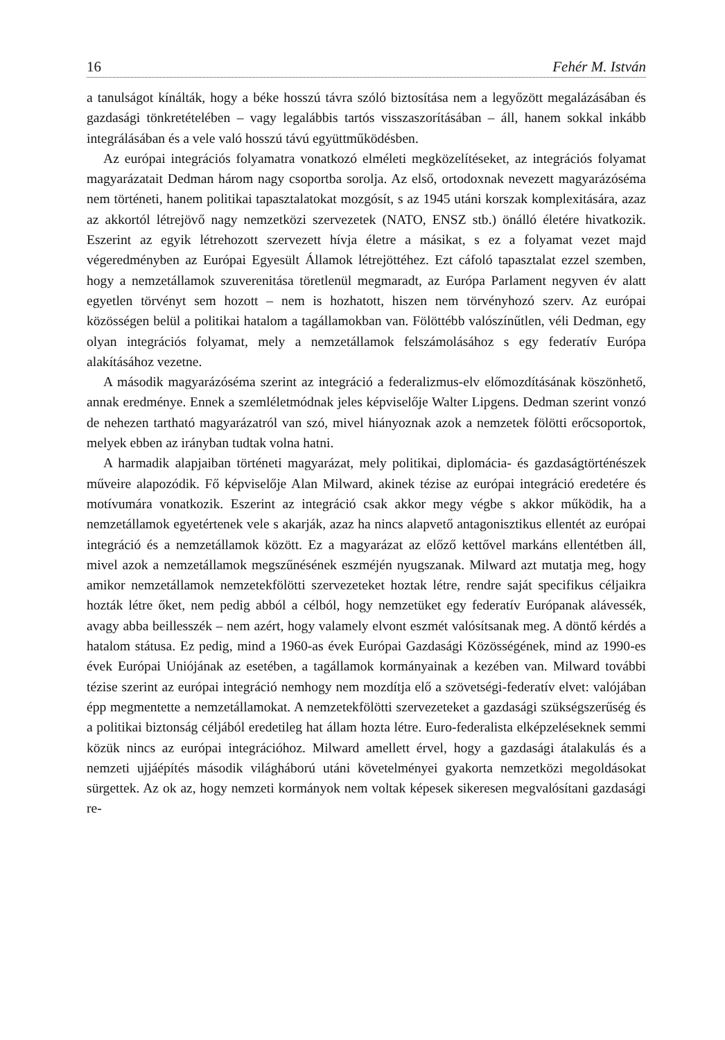16 Fehér M. István
a tanulságot kínálták, hogy a béke hosszú távra szóló biztosítása nem a legyőzött megalázásában és gazdasági tönkretételében – vagy legalábbis tartós visszaszorításában – áll, hanem sokkal inkább integrálásában és a vele való hosszú távú együttműködésben.
Az európai integrációs folyamatra vonatkozó elméleti megközelítéseket, az integrációs folyamat magyarázatait Dedman három nagy csoportba sorolja. Az első, ortodoxnak nevezett magyarázóséma nem történeti, hanem politikai tapasztalatokat mozgósít, s az 1945 utáni korszak komplexitására, azaz az akkortól létrejövő nagy nemzetközi szervezetek (NATO, ENSZ stb.) önálló életére hivatkozik. Eszerint az egyik létrehozott szervezett hívja életre a másikat, s ez a folyamat vezet majd végeredményben az Európai Egyesült Államok létrejöttéhez. Ezt cáfoló tapasztalat ezzel szemben, hogy a nemzetállamok szuverenitása töretlenül megmaradt, az Európa Parlament negyven év alatt egyetlen törvényt sem hozott – nem is hozhatott, hiszen nem törvényhozó szerv. Az európai közösségen belül a politikai hatalom a tagállamokban van. Fölöttébb valószínűtlen, véli Dedman, egy olyan integrációs folyamat, mely a nemzetállamok felszámolásához s egy federatív Európa alakításához vezetne.
A második magyarázóséma szerint az integráció a federalizmus-elv előmozdításának köszönhető, annak eredménye. Ennek a szemléletmódnak jeles képviselője Walter Lipgens. Dedman szerint vonzó de nehezen tartható magyarázatról van szó, mivel hiányoznak azok a nemzetek fölötti erőcsoportok, melyek ebben az irányban tudtak volna hatni.
A harmadik alapjaiban történeti magyarázat, mely politikai, diplomácia- és gazdaságtörténészek műveire alapozódik. Fő képviselője Alan Milward, akinek tézise az európai integráció eredetére és motívumára vonatkozik. Eszerint az integráció csak akkor megy végbe s akkor működik, ha a nemzetállamok egyetértenek vele s akarják, azaz ha nincs alapvető antagonisztikus ellentét az európai integráció és a nemzetállamok között. Ez a magyarázat az előző kettővel markáns ellentétben áll, mivel azok a nemzetállamok megszűnésének eszméjén nyugszanak. Milward azt mutatja meg, hogy amikor nemzetállamok nemzetekfölötti szervezeteket hoztak létre, rendre saját specifikus céljaikra hozták létre őket, nem pedig abból a célból, hogy nemzetüket egy federatív Európanak alávessék, avagy abba beillesszék – nem azért, hogy valamely elvont eszmét valósítsanak meg. A döntő kérdés a hatalom státusa. Ez pedig, mind a 1960-as évek Európai Gazdasági Közösségének, mind az 1990-es évek Európai Uniójának az esetében, a tagállamok kormányainak a kezében van. Milward további tézise szerint az európai integráció nemhogy nem mozdítja elő a szövetségi-federatív elvet: valójában épp megmentette a nemzetállamokat. A nemzetekfölötti szervezeteket a gazdasági szükségszerűség és a politikai biztonság céljából eredetileg hat állam hozta létre. Euro-federalista elképzeléseknek semmi közük nincs az európai integrációhoz. Milward amellett érvel, hogy a gazdasági átalakulás és a nemzeti ujjáépítés második világháború utáni követelményei gyakorta nemzetközi megoldásokat sürgettek. Az ok az, hogy nemzeti kormányok nem voltak képesek sikeresen megvalósítani gazdasági re-